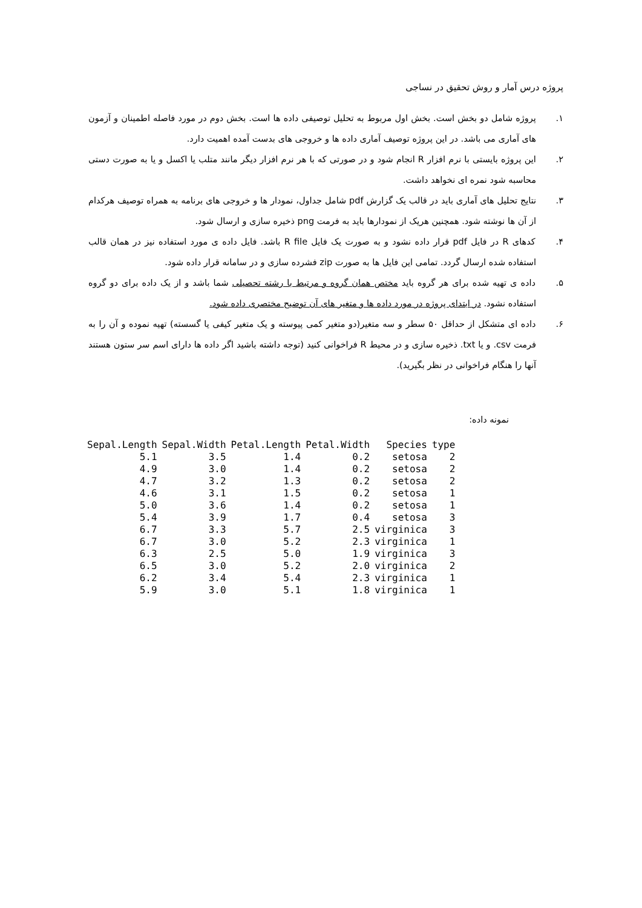پروژه درس آمار و روش تحقیق در نساجی
۱. پروژه شامل دو بخش است. بخش اول مربوط به تحلیل توصیفی داده ها است. بخش دوم در مورد فاصله اطمینان و آزمون های آماری می باشد. در این پروژه توصیف آماری داده ها و خروجی های بدست آمده اهمیت دارد.
۲. این پروژه بایستی با نرم افزار R انجام شود و در صورتی که با هر نرم افزار دیگر مانند متلب یا اکسل و یا به صورت دستی محاسبه شود نمره ای نخواهد داشت.
۳. نتایج تحلیل های آماری باید در قالب یک گزارش pdf شامل جداول، نمودار ها و خروجی های برنامه به همراه توصیف هرکدام از آن ها نوشته شود. همچنین هریک از نمودارها باید به فرمت png ذخیره سازی و ارسال شود.
۴. کدهای R در فایل pdf قرار داده نشود و به صورت یک فایل R file باشد. فایل داده ی مورد استفاده نیز در همان قالب استفاده شده ارسال گردد. تمامی این فایل ها به صورت zip فشرده سازی و در سامانه قرار داده شود.
۵. داده ی تهیه شده برای هر گروه باید مختص همان گروه و مرتبط با رشته تحصیلی شما باشد و از یک داده برای دو گروه استفاده نشود. در ابتدای پروژه در مورد داده ها و متغیر های آن توضیح مختصری داده شود.
۶. داده ای متشکل از حداقل ۵۰ سطر و سه متغیر(دو متغیر کمی پیوسته و یک متغیر کیفی یا گسسته) تهیه نموده و آن را به فرمت csv. و یا txt. ذخیره سازی و در محیط R فراخوانی کنید (توجه داشته باشید اگر داده ها دارای اسم سر ستون هستند آنها را هنگام فراخوانی در نظر بگیرید).
نمونه داده:
| Sepal.Length | Sepal.Width | Petal.Length | Petal.Width | Species | type |
| --- | --- | --- | --- | --- | --- |
| 5.1 | 3.5 | 1.4 | 0.2 | setosa | 2 |
| 4.9 | 3.0 | 1.4 | 0.2 | setosa | 2 |
| 4.7 | 3.2 | 1.3 | 0.2 | setosa | 2 |
| 4.6 | 3.1 | 1.5 | 0.2 | setosa | 1 |
| 5.0 | 3.6 | 1.4 | 0.2 | setosa | 1 |
| 5.4 | 3.9 | 1.7 | 0.4 | setosa | 3 |
| 6.7 | 3.3 | 5.7 | 2.5 | virginica | 3 |
| 6.7 | 3.0 | 5.2 | 2.3 | virginica | 1 |
| 6.3 | 2.5 | 5.0 | 1.9 | virginica | 3 |
| 6.5 | 3.0 | 5.2 | 2.0 | virginica | 2 |
| 6.2 | 3.4 | 5.4 | 2.3 | virginica | 1 |
| 5.9 | 3.0 | 5.1 | 1.8 | virginica | 1 |